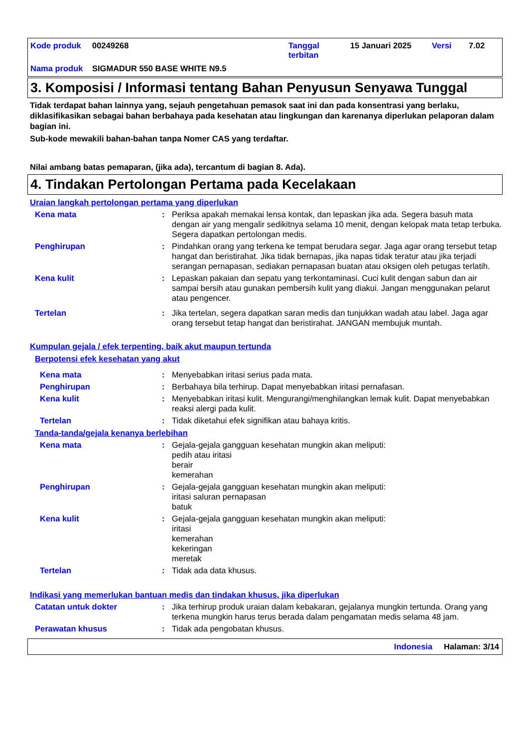| Kode produk | 00249268 | Tanggal terbitan | 15 Januari 2025 | Versi | 7.02 |
| Nama produk | SIGMADUR 550 BASE WHITE N9.5 | | | | |
3. Komposisi / Informasi tentang Bahan Penyusun Senyawa Tunggal
Tidak terdapat bahan lainnya yang, sejauh pengetahuan pemasok saat ini dan pada konsentrasi yang berlaku, diklasifikasikan sebagai bahan berbahaya pada kesehatan atau lingkungan dan karenanya diperlukan pelaporan dalam bagian ini.
Sub-kode mewakili bahan-bahan tanpa Nomer CAS yang terdaftar.
Nilai ambang batas pemaparan, (jika ada), tercantum di bagian 8. Ada).
4. Tindakan Pertolongan Pertama pada Kecelakaan
Uraian langkah pertolongan pertama yang diperlukan
Kena mata : Periksa apakah memakai lensa kontak, dan lepaskan jika ada. Segera basuh mata dengan air yang mengalir sedikitnya selama 10 menit, dengan kelopak mata tetap terbuka. Segera dapatkan pertolongan medis.
Penghirupan : Pindahkan orang yang terkena ke tempat berudara segar. Jaga agar orang tersebut tetap hangat dan beristirahat. Jika tidak bernapas, jika napas tidak teratur atau jika terjadi serangan pernapasan, sediakan pernapasan buatan atau oksigen oleh petugas terlatih.
Kena kulit : Lepaskan pakaian dan sepatu yang terkontaminasi. Cuci kulit dengan sabun dan air sampai bersih atau gunakan pembersih kulit yang diakui. Jangan menggunakan pelarut atau pengencer.
Tertelan : Jika tertelan, segera dapatkan saran medis dan tunjukkan wadah atau label. Jaga agar orang tersebut tetap hangat dan beristirahat. JANGAN membujuk muntah.
Kumpulan gejala / efek terpenting, baik akut maupun tertunda
Berpotensi efek kesehatan yang akut
Kena mata : Menyebabkan iritasi serius pada mata.
Penghirupan : Berbahaya bila terhirup. Dapat menyebabkan iritasi pernafasan.
Kena kulit : Menyebabkan iritasi kulit. Mengurangi/menghilangkan lemak kulit. Dapat menyebabkan reaksi alergi pada kulit.
Tertelan : Tidak diketahui efek signifikan atau bahaya kritis.
Tanda-tanda/gejala kenanya berlebihan
Kena mata : Gejala-gejala gangguan kesehatan mungkin akan meliputi:
pedih atau iritasi
berair
kemerahan
Penghirupan : Gejala-gejala gangguan kesehatan mungkin akan meliputi:
iritasi saluran pernapasan
batuk
Kena kulit : Gejala-gejala gangguan kesehatan mungkin akan meliputi:
iritasi
kemerahan
kekeringan
meretak
Tertelan : Tidak ada data khusus.
Indikasi yang memerlukan bantuan medis dan tindakan khusus, jika diperlukan
Catatan untuk dokter : Jika terhirup produk uraian dalam kebakaran, gejalanya mungkin tertunda. Orang yang terkena mungkin harus terus berada dalam pengamatan medis selama 48 jam.
Perawatan khusus : Tidak ada pengobatan khusus.
Indonesia Halaman: 3/14